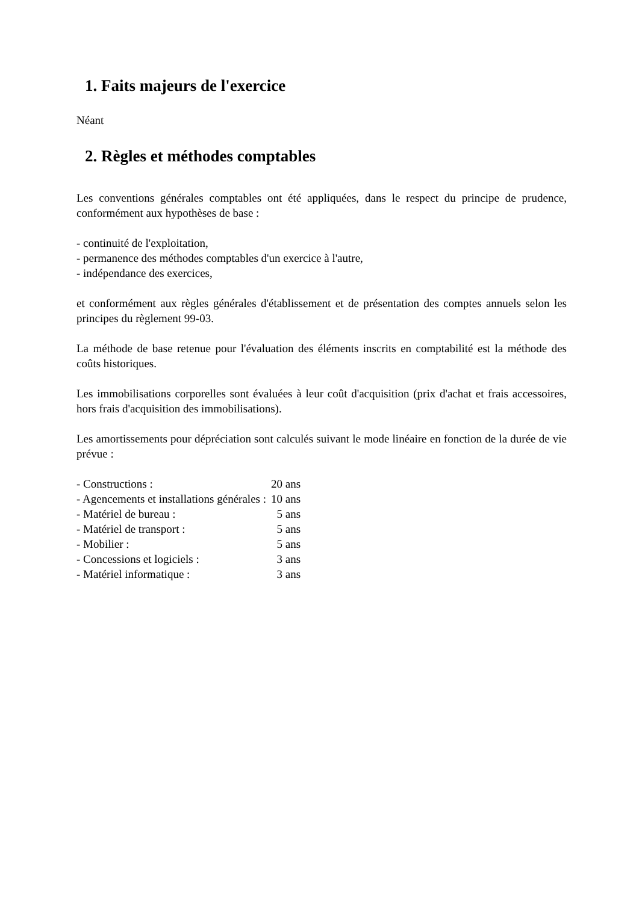1. Faits majeurs de l'exercice
Néant
2. Règles et méthodes comptables
Les conventions générales comptables ont été appliquées, dans le respect du principe de prudence, conformément aux hypothèses de base :
- continuité de l'exploitation,
- permanence des méthodes comptables d'un exercice à l'autre,
- indépendance des exercices,
et conformément aux règles générales d'établissement et de présentation des comptes annuels selon les principes du règlement 99-03.
La méthode de base retenue pour l'évaluation des éléments inscrits en comptabilité est la méthode des coûts historiques.
Les immobilisations corporelles sont évaluées à leur coût d'acquisition (prix d'achat et frais accessoires, hors frais d'acquisition des immobilisations).
Les amortissements pour dépréciation sont calculés suivant le mode linéaire en fonction de la durée de vie prévue :
| - Constructions : | 20 ans |
| - Agencements et installations générales : | 10 ans |
| - Matériel de bureau : | 5 ans |
| - Matériel de transport : | 5 ans |
| - Mobilier : | 5 ans |
| - Concessions et logiciels : | 3 ans |
| - Matériel informatique : | 3 ans |